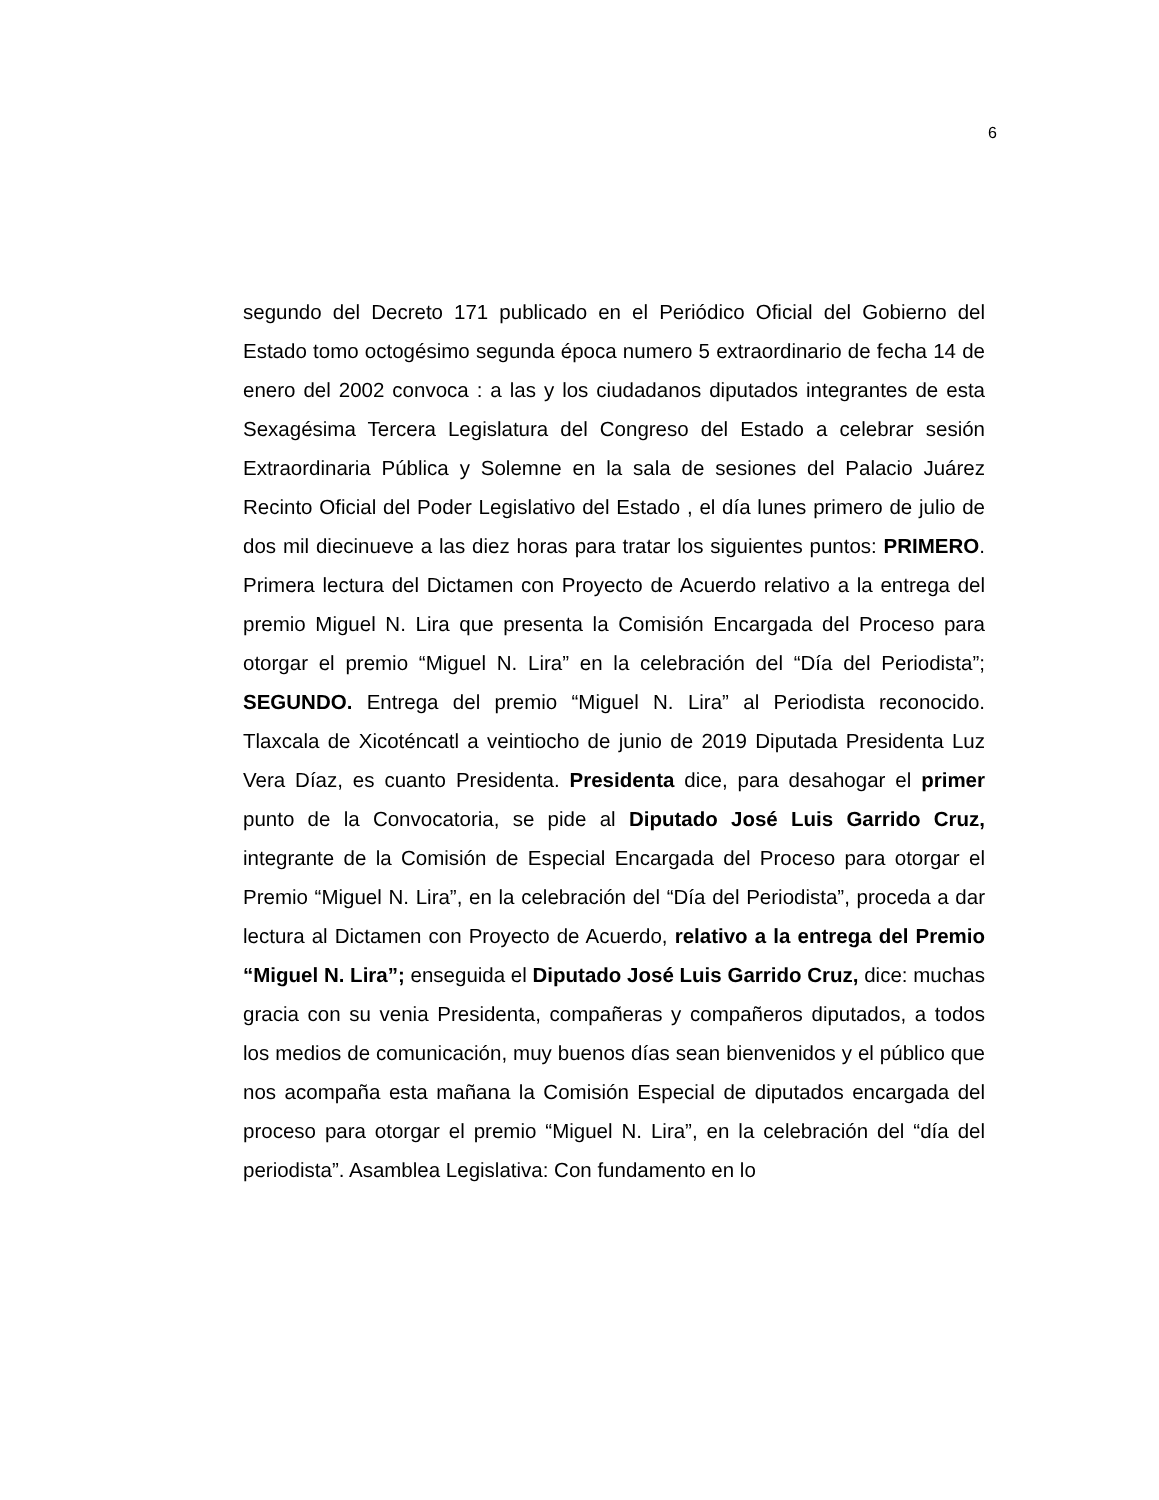6
segundo del Decreto 171 publicado en el Periódico Oficial del Gobierno del Estado tomo octogésimo segunda época numero 5 extraordinario de fecha 14 de enero del 2002 convoca : a las y los ciudadanos diputados integrantes de esta Sexagésima Tercera Legislatura del Congreso del Estado a celebrar sesión Extraordinaria Pública y Solemne en la sala de sesiones del Palacio Juárez Recinto Oficial del Poder Legislativo del Estado , el día lunes primero de julio de dos mil diecinueve a las diez horas para tratar los siguientes puntos: PRIMERO. Primera lectura del Dictamen con Proyecto de Acuerdo relativo a la entrega del premio Miguel N. Lira que presenta la Comisión Encargada del Proceso para otorgar el premio “Miguel N. Lira” en la celebración del “Día del Periodista”; SEGUNDO. Entrega del premio “Miguel N. Lira” al Periodista reconocido. Tlaxcala de Xicoténcatl a veintiocho de junio de 2019 Diputada Presidenta Luz Vera Díaz, es cuanto Presidenta. Presidenta dice, para desahogar el primer punto de la Convocatoria, se pide al Diputado José Luis Garrido Cruz, integrante de la Comisión de Especial Encargada del Proceso para otorgar el Premio “Miguel N. Lira”, en la celebración del “Día del Periodista”, proceda a dar lectura al Dictamen con Proyecto de Acuerdo, relativo a la entrega del Premio “Miguel N. Lira”; enseguida el Diputado José Luis Garrido Cruz, dice: muchas gracia con su venia Presidenta, compañeras y compañeros diputados, a todos los medios de comunicación, muy buenos días sean bienvenidos y el público que nos acompaña esta mañana la Comisión Especial de diputados encargada del proceso para otorgar el premio “Miguel N. Lira”, en la celebración del “día del periodista”. Asamblea Legislativa: Con fundamento en lo